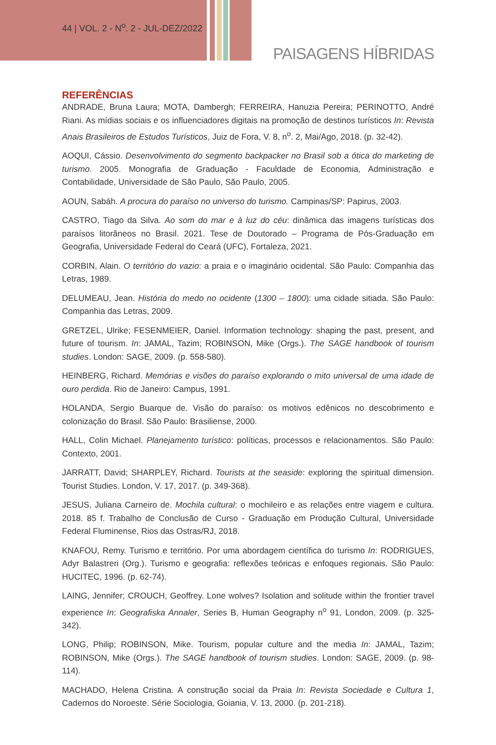44 | VOL. 2 - N<sup>o</sup>. 2 - JUL-DEZ/2022
PAISAGENS HÍBRIDAS
REFERÊNCIAS
ANDRADE, Bruna Laura; MOTA, Dambergh; FERREIRA, Hanuzia Pereira; PERINOTTO, André Riani. As mídias sociais e os influenciadores digitais na promoção de destinos turísticos In: Revista Anais Brasileiros de Estudos Turísticos, Juiz de Fora, V. 8, n<sup>o</sup>. 2, Mai/Ago, 2018. (p. 32-42).
AOQUI, Cássio. Desenvolvimento do segmento backpacker no Brasil sob a ótica do marketing de turismo. 2005. Monografia de Graduação - Faculdade de Economia, Administração e Contabilidade, Universidade de São Paulo, São Paulo, 2005.
AOUN, Sabáh. A procura do paraíso no universo do turismo. Campinas/SP: Papirus, 2003.
CASTRO, Tiago da Silva. Ao som do mar e à luz do céu: dinâmica das imagens turísticas dos paraísos litorâneos no Brasil. 2021. Tese de Doutorado – Programa de Pós-Graduação em Geografia, Universidade Federal do Ceará (UFC), Fortaleza, 2021.
CORBIN, Alain. O território do vazio: a praia e o imaginário ocidental. São Paulo: Companhia das Letras, 1989.
DELUMEAU, Jean. História do medo no ocidente (1300 – 1800): uma cidade sitiada. São Paulo: Companhia das Letras, 2009.
GRETZEL, Ulrike; FESENMEIER, Daniel. Information technology: shaping the past, present, and future of tourism. In: JAMAL, Tazim; ROBINSON, Mike (Orgs.). The SAGE handbook of tourism studies. London: SAGE, 2009. (p. 558-580).
HEINBERG, Richard. Memórias e visões do paraíso explorando o mito universal de uma idade de ouro perdida. Rio de Janeiro: Campus, 1991.
HOLANDA, Sergio Buarque de. Visão do paraíso: os motivos edênicos no descobrimento e colonização do Brasil. São Paulo: Brasiliense, 2000.
HALL, Colin Michael. Planejamento turístico: políticas, processos e relacionamentos. São Paulo: Contexto, 2001.
JARRATT, David; SHARPLEY, Richard. Tourists at the seaside: exploring the spiritual dimension. Tourist Studies. London, V. 17, 2017. (p. 349-368).
JESUS, Juliana Carneiro de. Mochila cultural: o mochileiro e as relações entre viagem e cultura. 2018. 85 f. Trabalho de Conclusão de Curso - Graduação em Produção Cultural, Universidade Federal Fluminense, Rios das Ostras/RJ, 2018.
KNAFOU, Remy. Turismo e território. Por uma abordagem científica do turismo In: RODRIGUES, Adyr Balastreri (Org.). Turismo e geografia: reflexões teóricas e enfoques regionais. São Paulo: HUCITEC, 1996. (p. 62-74).
LAING, Jennifer; CROUCH, Geoffrey. Lone wolves? Isolation and solitude within the frontier travel experience In: Geografiska Annaler, Series B, Human Geography n<sup>o</sup> 91, London, 2009. (p. 325-342).
LONG, Philip; ROBINSON, Mike. Tourism, popular culture and the media In: JAMAL, Tazim; ROBINSON, Mike (Orgs.). The SAGE handbook of tourism studies. London: SAGE, 2009. (p. 98-114).
MACHADO, Helena Cristina. A construção social da Praia In: Revista Sociedade e Cultura 1, Cadernos do Noroeste. Série Sociologia, Goiania, V. 13, 2000. (p. 201-218).